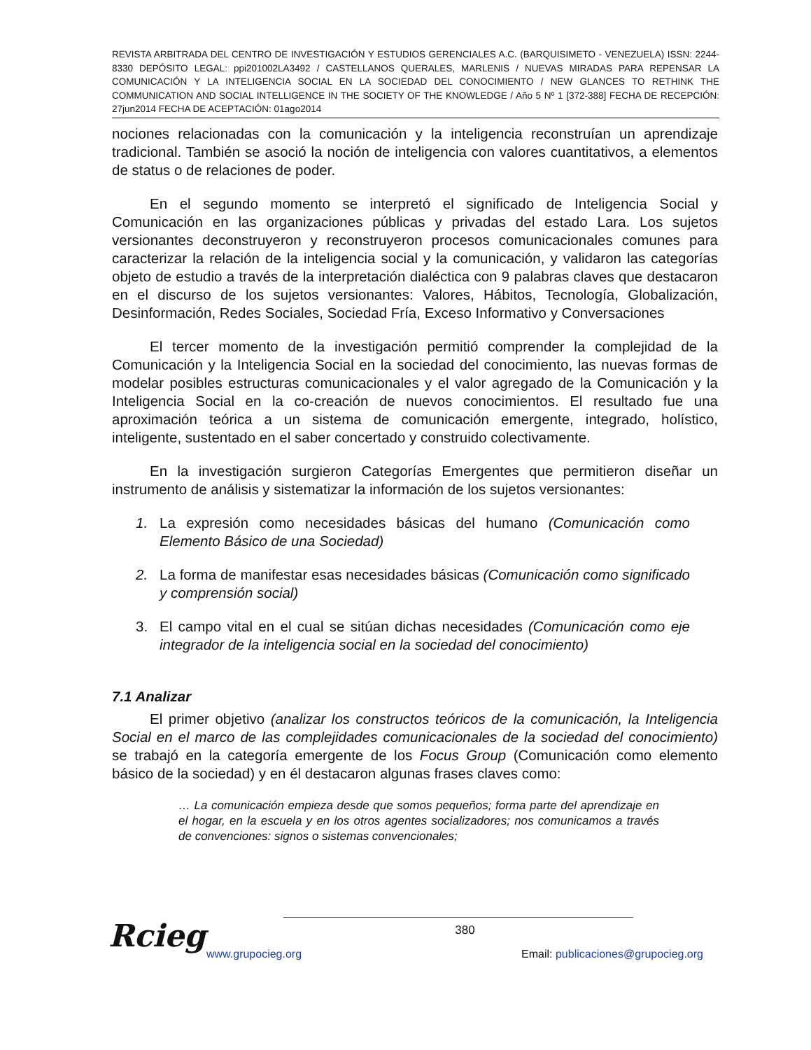REVISTA ARBITRADA DEL CENTRO DE INVESTIGACIÓN Y ESTUDIOS GERENCIALES A.C. (BARQUISIMETO - VENEZUELA) ISSN: 2244-8330 DEPÓSITO LEGAL: ppi201002LA3492 / CASTELLANOS QUERALES, MARLENIS / NUEVAS MIRADAS PARA REPENSAR LA COMUNICACIÓN Y LA INTELIGENCIA SOCIAL EN LA SOCIEDAD DEL CONOCIMIENTO / NEW GLANCES TO RETHINK THE COMMUNICATION AND SOCIAL INTELLIGENCE IN THE SOCIETY OF THE KNOWLEDGE / Año 5 Nº 1 [372-388] FECHA DE RECEPCIÓN: 27jun2014 FECHA DE ACEPTACIÓN: 01ago2014
nociones relacionadas con la comunicación y la inteligencia reconstruían un aprendizaje tradicional. También se asoció la noción de inteligencia con valores cuantitativos, a elementos de status o de relaciones de poder.
En el segundo momento se interpretó el significado de Inteligencia Social y Comunicación en las organizaciones públicas y privadas del estado Lara. Los sujetos versionantes deconstruyeron y reconstruyeron procesos comunicacionales comunes para caracterizar la relación de la inteligencia social y la comunicación, y validaron las categorías objeto de estudio a través de la interpretación dialéctica con 9 palabras claves que destacaron en el discurso de los sujetos versionantes: Valores, Hábitos, Tecnología, Globalización, Desinformación, Redes Sociales, Sociedad Fría, Exceso Informativo y Conversaciones
El tercer momento de la investigación permitió comprender la complejidad de la Comunicación y la Inteligencia Social en la sociedad del conocimiento, las nuevas formas de modelar posibles estructuras comunicacionales y el valor agregado de la Comunicación y la Inteligencia Social en la co-creación de nuevos conocimientos. El resultado fue una aproximación teórica a un sistema de comunicación emergente, integrado, holístico, inteligente, sustentado en el saber concertado y construido colectivamente.
En la investigación surgieron Categorías Emergentes que permitieron diseñar un instrumento de análisis y sistematizar la información de los sujetos versionantes:
1. La expresión como necesidades básicas del humano (Comunicación como Elemento Básico de una Sociedad)
2. La forma de manifestar esas necesidades básicas (Comunicación como significado y comprensión social)
3. El campo vital en el cual se sitúan dichas necesidades (Comunicación como eje integrador de la inteligencia social en la sociedad del conocimiento)
7.1 Analizar
El primer objetivo (analizar los constructos teóricos de la comunicación, la Inteligencia Social en el marco de las complejidades comunicacionales de la sociedad del conocimiento) se trabajó en la categoría emergente de los Focus Group (Comunicación como elemento básico de la sociedad) y en él destacaron algunas frases claves como:
… La comunicación empieza desde que somos pequeños; forma parte del aprendizaje en el hogar, en la escuela y en los otros agentes socializadores; nos comunicamos a través de convenciones: signos o sistemas convencionales;
Rcieg
380
www.grupocieg.org Email: publicaciones@grupocieg.org